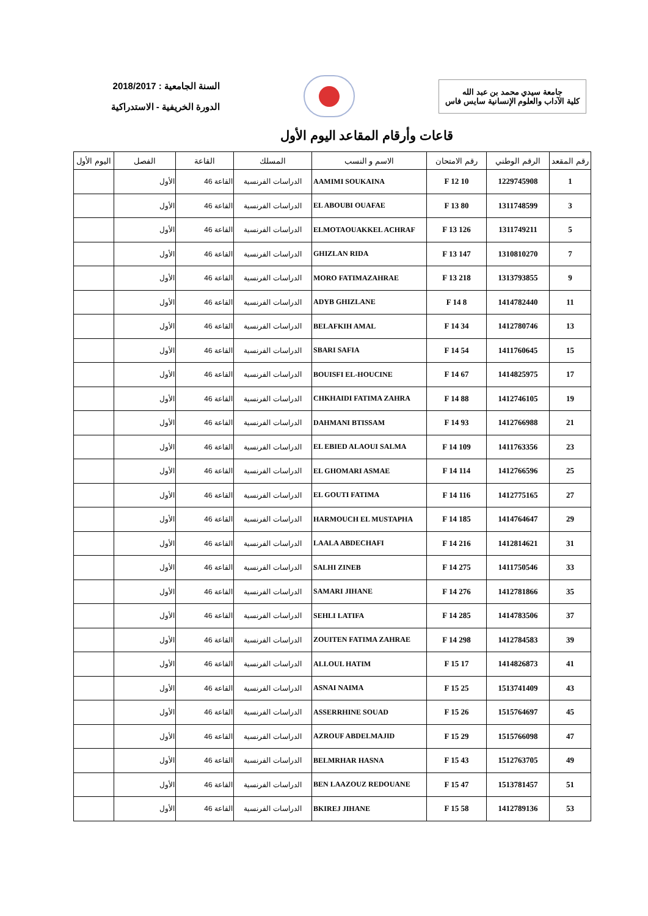جامعة سيدي محمد بن عبد الله
كلية الآداب والعلوم الإنسانية سايس فاس
السنة الجامعية : 2018/2017
الدورة الخريفية - الاستدراكية
قاعات وأرقام المقاعد اليوم الأول
| رقم المقعد | الرقم الوطني | رقم الامتحان | الاسم و النسب | المسلك | القاعة | الفصل | اليوم الأول |
| --- | --- | --- | --- | --- | --- | --- | --- |
| 1 | 1229745908 | 10 F 12 | AAMIMI SOUKAINA | الدراسات الفرنسية | القاعة 46 | الأول | |
| 3 | 1311748599 | 80 F 13 | EL ABOUBI OUAFAE | الدراسات الفرنسية | القاعة 46 | الأول | |
| 5 | 1311749211 | 126 F 13 | ELMOTAOUAKKEL ACHRAF | الدراسات الفرنسية | القاعة 46 | الأول | |
| 7 | 1310810270 | 147 F 13 | GHIZLAN RIDA | الدراسات الفرنسية | القاعة 46 | الأول | |
| 9 | 1313793855 | 218 F 13 | MORO FATIMAZAHRAE | الدراسات الفرنسية | القاعة 46 | الأول | |
| 11 | 1414782440 | 8 F 14 | ADYB GHIZLANE | الدراسات الفرنسية | القاعة 46 | الأول | |
| 13 | 1412780746 | 34 F 14 | BELAFKIH AMAL | الدراسات الفرنسية | القاعة 46 | الأول | |
| 15 | 1411760645 | 54 F 14 | SBARI SAFIA | الدراسات الفرنسية | القاعة 46 | الأول | |
| 17 | 1414825975 | 67 F 14 | BOUISFI EL-HOUCINE | الدراسات الفرنسية | القاعة 46 | الأول | |
| 19 | 1412746105 | 88 F 14 | CHKHAIDI FATIMA ZAHRA | الدراسات الفرنسية | القاعة 46 | الأول | |
| 21 | 1412766988 | 93 F 14 | DAHMANI BTISSAM | الدراسات الفرنسية | القاعة 46 | الأول | |
| 23 | 1411763356 | 109 F 14 | EL EBIED ALAOUI SALMA | الدراسات الفرنسية | القاعة 46 | الأول | |
| 25 | 1412766596 | 114 F 14 | EL GHOMARI ASMAE | الدراسات الفرنسية | القاعة 46 | الأول | |
| 27 | 1412775165 | 116 F 14 | EL GOUTI FATIMA | الدراسات الفرنسية | القاعة 46 | الأول | |
| 29 | 1414764647 | 185 F 14 | HARMOUCH EL MUSTAPHA | الدراسات الفرنسية | القاعة 46 | الأول | |
| 31 | 1412814621 | 216 F 14 | LAALA ABDECHAFI | الدراسات الفرنسية | القاعة 46 | الأول | |
| 33 | 1411750546 | 275 F 14 | SALHI ZINEB | الدراسات الفرنسية | القاعة 46 | الأول | |
| 35 | 1412781866 | 276 F 14 | SAMARI JIHANE | الدراسات الفرنسية | القاعة 46 | الأول | |
| 37 | 1414783506 | 285 F 14 | SEHLI LATIFA | الدراسات الفرنسية | القاعة 46 | الأول | |
| 39 | 1412784583 | 298 F 14 | ZOUITEN FATIMA ZAHRAE | الدراسات الفرنسية | القاعة 46 | الأول | |
| 41 | 1414826873 | 17 F 15 | ALLOUL HATIM | الدراسات الفرنسية | القاعة 46 | الأول | |
| 43 | 1513741409 | 25 F 15 | ASNAI NAIMA | الدراسات الفرنسية | القاعة 46 | الأول | |
| 45 | 1515764697 | 26 F 15 | ASSERRHINE SOUAD | الدراسات الفرنسية | القاعة 46 | الأول | |
| 47 | 1515766098 | 29 F 15 | AZROUF ABDELMAJID | الدراسات الفرنسية | القاعة 46 | الأول | |
| 49 | 1512763705 | 43 F 15 | BELMRHAR HASNA | الدراسات الفرنسية | القاعة 46 | الأول | |
| 51 | 1513781457 | 47 F 15 | BEN LAAZOUZ REDOUANE | الدراسات الفرنسية | القاعة 46 | الأول | |
| 53 | 1412789136 | 58 F 15 | BKIREJ JIHANE | الدراسات الفرنسية | القاعة 46 | الأول | |